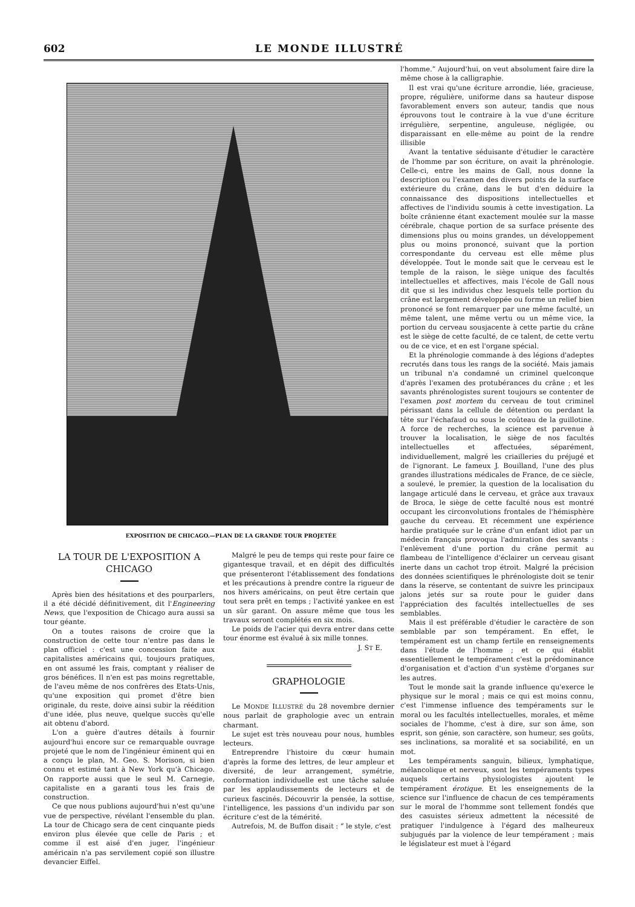602 LE MONDE ILLUSTRÉ
EXPOSITION DE CHICAGO.—PLAN DE LA GRANDE TOUR PROJETÉE
LA TOUR DE L'EXPOSITION A CHICAGO
Après bien des hésitations et des pourparlers, il a été décidé définitivement, dit l'Engineering News, que l'exposition de Chicago aura aussi sa tour géante.
On a toutes raisons de croire que la construction de cette tour n'entre pas dans le plan officiel : c'est une concession faite aux capitalistes américains qui, toujours pratiques, en ont assumé les frais, comptant y réaliser de gros bénéfices. Il n'en est pas moins regrettable, de l'aveu même de nos confrères des Etats-Unis, qu'une exposition qui promet d'être bien originale, du reste, doive ainsi subir la réédition d'une idée, plus neuve, quelque succès qu'elle ait obtenu d'abord.
L'on a guère d'autres détails à fournir aujourd'hui encore sur ce remarquable ouvrage projeté que le nom de l'ingénieur éminent qui en a conçu le plan, M. Geo. S. Morison, si bien connu et estimé tant à New York qu'à Chicago. On rapporte aussi que le seul M. Carnegie, capitaliste en a garanti tous les frais de construction.
Ce que nous publions aujourd'hui n'est qu'une vue de perspective, révélant l'ensemble du plan. La tour de Chicago sera de cent cinquante pieds environ plus élevée que celle de Paris ; et comme il est aisé d'en juger, l'ingénieur américain n'a pas servilement copié son illustre devancier Eiffel.
Malgré le peu de temps qui reste pour faire ce gigantesque travail, et en dépit des difficultés que présenteront l'établissement des fondations et les précautions à prendre contre la rigueur de nos hivers américains, on peut être certain que tout sera prêt en temps ; l'activité yankee en est un sûr garant. On assure même que tous les travaux seront complétés en six mois.
Le poids de l'acier qui devra entrer dans cette tour énorme est évalué à six mille tonnes.
J. ST E.
GRAPHOLOGIE
Le MONDE ILLUSTRÉ du 28 novembre dernier nous parlait de graphologie avec un entrain charmant.
Le sujet est très nouveau pour nous, humbles lecteurs.
Entreprendre l'histoire du cœur humain d'après la forme des lettres, de leur ampleur et diversité, de leur arrangement, symétrie, conformation individuelle est une tâche saluée par les applaudissements de lecteurs et de curieux fascinés. Découvrir la pensée, la sottise, l'intelligence, les passions d'un individu par son écriture c'est de la témérité.
Autrefois, M. de Buffon disait : “ le style, c'est
l'homme.” Aujourd'hui, on veut absolument faire dire la même chose à la calligraphie.
Il est vrai qu'une écriture arrondie, liée, gracieuse, propre, régulière, uniforme dans sa hauteur dispose favorablement envers son auteur, tandis que nous éprouvons tout le contraire à la vue d'une écriture irrégulière, serpentine, anguleuse, négligée, ou disparaissant en elle-même au point de la rendre illisible
Avant la tentative séduisante d'étudier le caractère de l'homme par son écriture, on avait la phrénologie. Celle-ci, entre les mains de Gall, nous donne la description ou l'examen des divers points de la surface extérieure du crâne, dans le but d'en déduire la connaissance des dispositions intellectuelles et affectives de l'individu soumis à cette investigation. La boîte crânienne étant exactement moulée sur la masse cérébrale, chaque portion de sa surface présente des dimensions plus ou moins grandes, un développement plus ou moins prononcé, suivant que la portion correspondante du cerveau est elle même plus développée. Tout le monde sait que le cerveau est le temple de la raison, le siège unique des facultés intellectuelles et affectives, mais l'école de Gall nous dit que si les individus chez lesquels telle portion du crâne est largement développée ou forme un relief bien prononcé se font remarquer par une même faculté, un même talent, une même vertu ou un même vice, la portion du cerveau sousjacente à cette partie du crâne est le siège de cette faculté, de ce talent, de cette vertu ou de ce vice, et en est l'organe spécial.
Et la phrénologie commande à des légions d'adeptes recrutés dans tous les rangs de la société. Mais jamais un tribunal n'a condamné un criminel quelconque d'après l'examen des protubérances du crâne ; et les savants phrénologistes surent toujours se contenter de l'examen post mortem du cerveau de tout criminel périssant dans la cellule de détention ou perdant la tête sur l'échafaud ou sous le coûteau de la guillotine. A force de recherches, la science est parvenue à trouver la localisation, le siège de nos facultés intellectuelles et affectuées, séparément, individuellement, malgré les criailleries du préjugé et de l'ignorant. Le fameux J. Bouilland, l'une des plus grandes illustrations médicales de France, de ce siècle, a soulevé, le premier, la question de la localisation du langage articulé dans le cerveau, et grâce aux travaux de Broca, le siège de cette faculté nous est montré occupant les circonvolutions frontales de l'hémisphère gauche du cerveau. Et récemment une expérience hardie pratiquée sur le crâne d'un enfant idiot par un médecin français provoqua l'admiration des savants : l'enlèvement d'une portion du crâne permit au flambeau de l'intelligence d'éclairer un cerveau gisant inerte dans un cachot trop étroit. Malgré la précision des données scientifiques le phrénologiste doit se tenir dans la réserve, se contentant de suivre les principaux jalons jetés sur sa route pour le guider dans l'appréciation des facultés intellectuelles de ses semblables.
Mais il est préférable d'étudier le caractère de son semblable par son tempérament. En effet, le tempérament est un champ fertile en renseignements dans l'étude de l'homme ; et ce qui établit essentiellement le tempérament c'est la prédominance d'organisation et d'action d'un système d'organes sur les autres.
Tout le monde sait la grande influence qu'exerce le physique sur le moral ; mais ce qui est moins connu, c'est l'immense influence des tempéraments sur le moral ou les facultés intellectuelles, morales, et même sociales de l'homme, c'est à dire, sur son âme, son esprit, son génie, son caractère, son humeur, ses goûts, ses inclinations, sa moralité et sa sociabilité, en un mot.
Les tempéraments sanguin, bilieux, lymphatique, mélancolique et nerveux, sont les tempéraments types auquels certains physiologistes ajoutent le tempérament érotique. Et les enseignements de la science sur l'influence de chacun de ces tempéraments sur le moral de l'hommme sont tellement fondés que des casuistes sérieux admettent la nécessité de pratiquer l'indulgence à l'égard des malheureux subjugués par la violence de leur tempérament ; mais le législateur est muet à l'égard